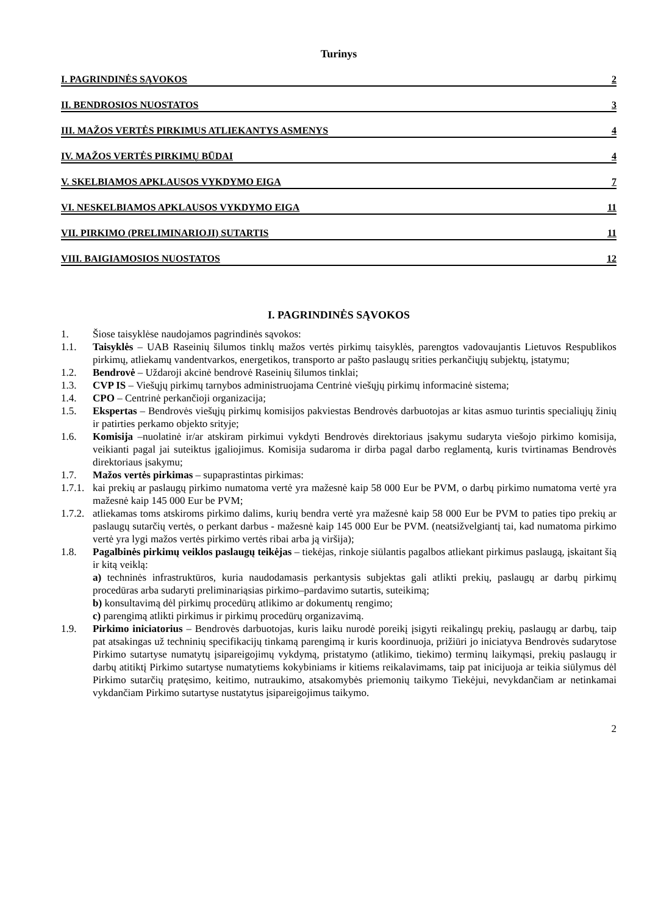Turinys
I. PAGRINDINĖS SĄVOKOS 2
II. BENDROSIOS NUOSTATOS 3
III. MAŽOS VERTĖS PIRKIMUS ATLIEKANTYS ASMENYS 4
IV. MAŽOS VERTĖS PIRKIMŲ BŪDAI 4
V. SKELBIAMOS APKLAUSOS VYKDYMO EIGA 7
VI. NESKELBIAMOS APKLAUSOS VYKDYMO EIGA 11
VII. PIRKIMO (PRELIMINARIOJI) SUTARTIS 11
VIII. BAIGIAMOSIOS NUOSTATOS 12
I. PAGRINDINĖS SĄVOKOS
1. Šiose taisyklėse naudojamos pagrindinės sąvokos:
1.1. Taisyklės – UAB Raseinių šilumos tinklų mažos vertės pirkimų taisyklės, parengtos vadovaujantis Lietuvos Respublikos pirkimų, atliekamų vandentvarkos, energetikos, transporto ar pašto paslaugų srities perkančiųjų subjektų, įstatymu;
1.2. Bendrovė – Uždaroji akcinė bendrovė Raseinių šilumos tinklai;
1.3. CVP IS – Viešųjų pirkimų tarnybos administruojama Centrinė viešųjų pirkimų informacinė sistema;
1.4. CPO – Centrinė perkančioji organizacija;
1.5. Ekspertas – Bendrovės viešųjų pirkimų komisijos pakviestas Bendrovės darbuotojas ar kitas asmuo turintis specialiųjų žinių ir patirties perkamo objekto srityje;
1.6. Komisija –nuolatinė ir/ar atskiram pirkimui vykdyti Bendrovės direktoriaus įsakymu sudaryta viešojo pirkimo komisija, veikianti pagal jai suteiktus įgaliojimus. Komisija sudaroma ir dirba pagal darbo reglamentą, kuris tvirtinamas Bendrovės direktoriaus įsakymu;
1.7. Mažos vertės pirkimas – supaprastintas pirkimas:
1.7.1. kai prekių ar paslaugų pirkimo numatoma vertė yra mažesnė kaip 58 000 Eur be PVM, o darbų pirkimo numatoma vertė yra mažesnė kaip 145 000 Eur be PVM;
1.7.2. atliekamas toms atskiroms pirkimo dalims, kurių bendra vertė yra mažesnė kaip 58 000 Eur be PVM to paties tipo prekių ar paslaugų sutarčių vertės, o perkant darbus - mažesnė kaip 145 000 Eur be PVM. (neatsižvelgiantį tai, kad numatoma pirkimo vertė yra lygi mažos vertės pirkimo vertės ribai arba ją viršija);
1.8. Pagalbinės pirkimų veiklos paslaugų teikėjas – tiekėjas, rinkoje siūlantis pagalbos atliekant pirkimus paslaugą, įskaitant šią ir kitą veiklą:
a) techninės infrastruktūros, kuria naudodamasis perkantysis subjektas gali atlikti prekių, paslaugų ar darbų pirkimų procedūras arba sudaryti preliminariąsias pirkimo–pardavimo sutartis, suteikimą;
b) konsultavimą dėl pirkimų procedūrų atlikimo ar dokumentų rengimo;
c) parengimą atlikti pirkimus ir pirkimų procedūrų organizavimą.
1.9. Pirkimo iniciatorius – Bendrovės darbuotojas, kuris laiku nurodė poreikį įsigyti reikalingų prekių, paslaugų ar darbų, taip pat atsakingas už techninių specifikacijų tinkamą parengimą ir kuris koordinuoja, prižiūri jo iniciatyva Bendrovės sudarytose Pirkimo sutartyse numatytų įsipareigojimų vykdymą, pristatymo (atlikimo, tiekimo) terminų laikymąsi, prekių paslaugų ir darbų atitiktį Pirkimo sutartyse numatytiems kokybiniams ir kitiems reikalavimams, taip pat inicijuoja ar teikia siūlymus dėl Pirkimo sutarčių pratęsimo, keitimo, nutraukimo, atsakomybės priemonių taikymo Tiekėjui, nevykdančiam ar netinkamai vykdančiam Pirkimo sutartyse nustatytus įsipareigojimus taikymo.
2